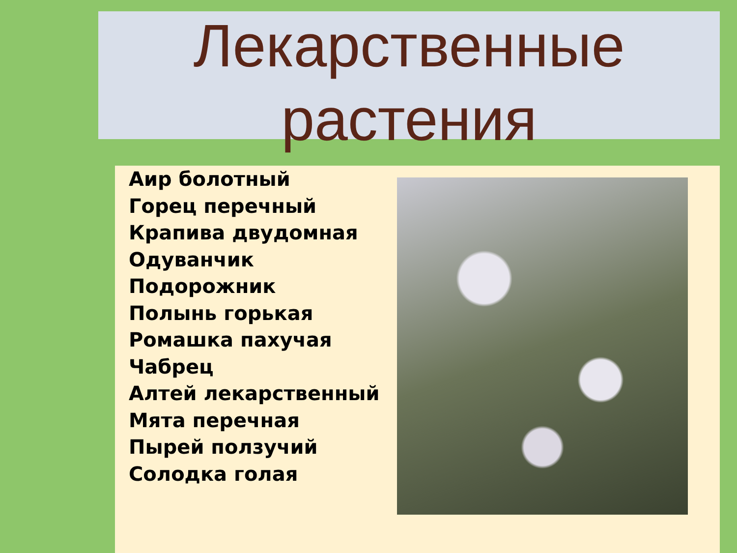Лекарственные
растения
Аир болотный
Горец перечный
Крапива двудомная
Одуванчик
Подорожник
Полынь горькая
Ромашка пахучая
Чабрец
Алтей лекарственный
Мята перечная
Пырей ползучий
Солодка голая